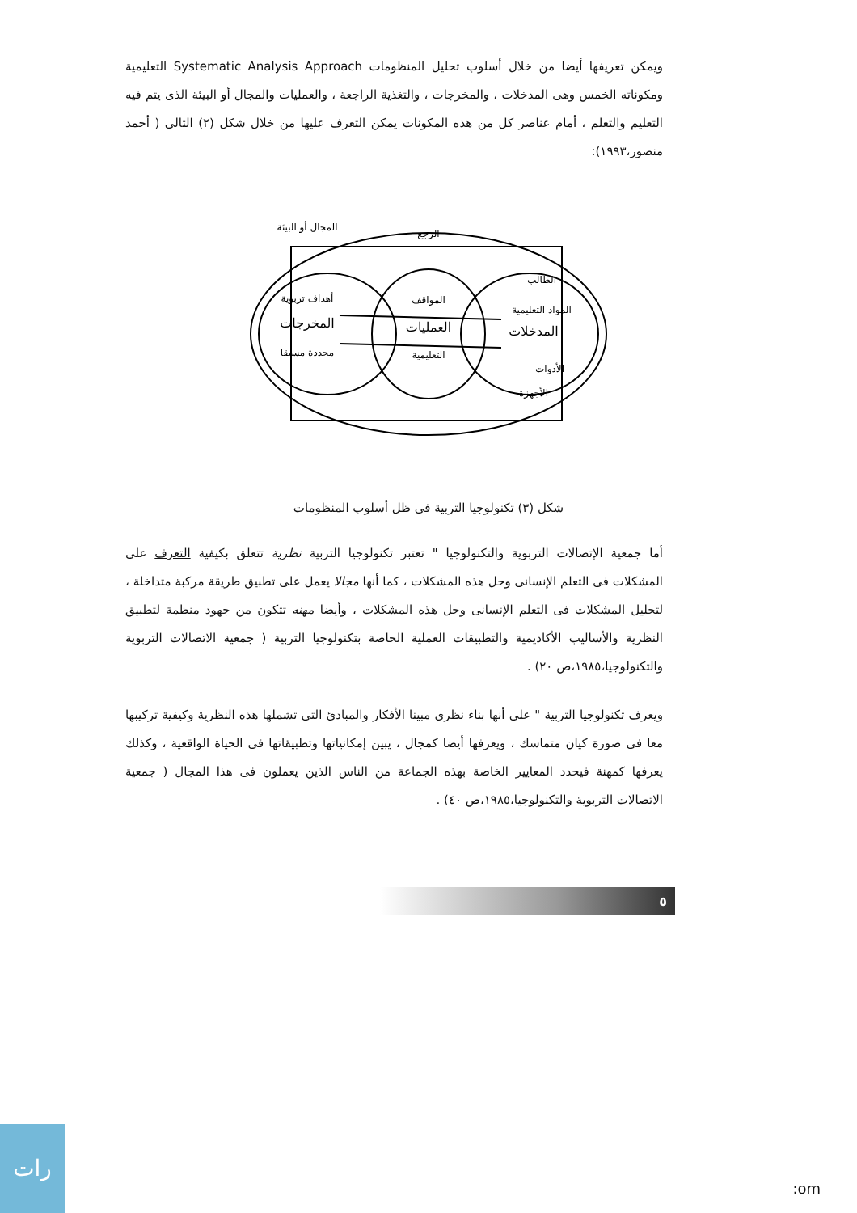ويمكن تعريفها أيضا من خلال أسلوب تحليل المنظومات Systematic Analysis Approach التعليمية ومكوناته الخمس وهى المدخلات ، والمخرجات ، والتغذية الراجعة ، والعمليات والمجال أو البيئة الذى يتم فيه التعليم والتعلم ، أمام عناصر كل من هذه المكونات يمكن التعرف عليها من خلال شكل (٢) التالى ( أحمد منصور،١٩٩٣):
المجال أو البيئة
الرجع
أهداف تربوية
المخرجات
محددة مسبقا
المواقف
العمليات
التعليمية
الطالب
المواد التعليمية
المدخلات
الأدوات
الأجهزة
شكل (٣) تكنولوجيا التربية فى ظل أسلوب المنظومات
أما جمعية الإتصالات التربوية والتكنولوجيا " تعتبر تكنولوجيا التربية نظرية تتعلق بكيفية التعرف على المشكلات فى التعلم الإنسانى وحل هذه المشكلات ، كما أنها مجالا يعمل على تطبيق طريقة مركبة متداخلة ، لتحليل المشكلات فى التعلم الإنسانى وحل هذه المشكلات ، وأيضا مهنه تتكون من جهود منظمة لتطبيق النظرية والأساليب الأكاديمية والتطبيقات العملية الخاصة بتكنولوجيا التربية ( جمعية الاتصالات التربوية والتكنولوجيا،١٩٨٥،ص ٢٠) .
ويعرف تكنولوجيا التربية " على أنها بناء نظرى مبينا الأفكار والمبادئ التى تشملها هذه النظرية وكيفية تركيبها معا فى صورة كيان متماسك ، ويعرفها أيضا كمجال ، يبين إمكانياتها وتطبيقاتها فى الحياة الواقعية ، وكذلك يعرفها كمهنة فيحدد المعايير الخاصة بهذه الجماعة من الناس الذين يعملون فى هذا المجال ( جمعية الاتصالات التربوية والتكنولوجيا،١٩٨٥،ص ٤٠) .
٥
رات :om